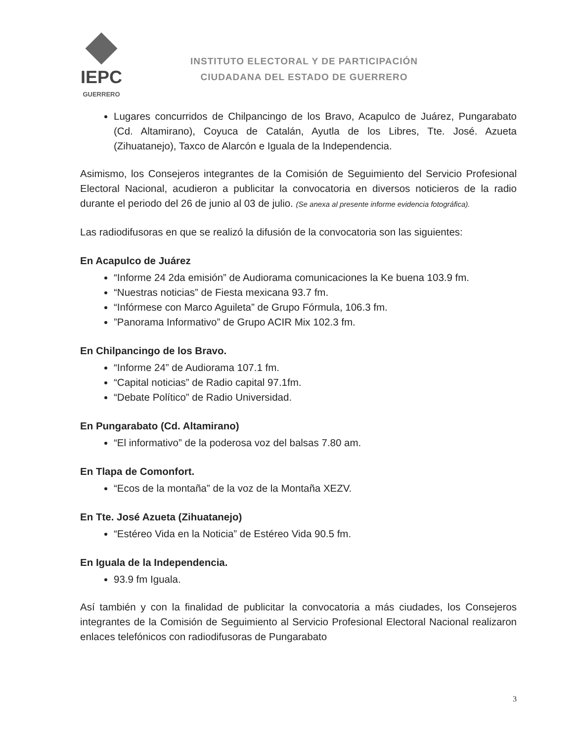IEPC
GUERRERO
INSTITUTO ELECTORAL Y DE PARTICIPACIÓN
CIUDADANA DEL ESTADO DE GUERRERO
Lugares concurridos de Chilpancingo de los Bravo, Acapulco de Juárez, Pungarabato (Cd. Altamirano), Coyuca de Catalán, Ayutla de los Libres, Tte. José. Azueta (Zihuatanejo), Taxco de Alarcón e Iguala de la Independencia.
Asimismo, los Consejeros integrantes de la Comisión de Seguimiento del Servicio Profesional Electoral Nacional, acudieron a publicitar la convocatoria en diversos noticieros de la radio durante el periodo del 26 de junio al 03 de julio. (Se anexa al presente informe evidencia fotográfica).
Las radiodifusoras en que se realizó la difusión de la convocatoria son las siguientes:
En Acapulco de Juárez
“Informe 24 2da emisión” de Audiorama comunicaciones la Ke buena 103.9 fm.
“Nuestras noticias” de Fiesta mexicana 93.7 fm.
“Infórmese con Marco Aguileta” de Grupo Fórmula, 106.3 fm.
”Panorama Informativo” de Grupo ACIR Mix 102.3 fm.
En Chilpancingo de los Bravo.
“Informe 24” de Audiorama 107.1 fm.
“Capital noticias” de Radio capital 97.1fm.
“Debate Político” de Radio Universidad.
En Pungarabato (Cd. Altamirano)
“El informativo” de la poderosa voz del balsas 7.80 am.
En Tlapa de Comonfort.
“Ecos de la montaña” de la voz de la Montaña XEZV.
En Tte. José Azueta (Zihuatanejo)
“Estéreo Vida en la Noticia” de Estéreo Vida 90.5 fm.
En Iguala de la Independencia.
93.9 fm Iguala.
Así también y con la finalidad de publicitar la convocatoria a más ciudades, los Consejeros integrantes de la Comisión de Seguimiento al Servicio Profesional Electoral Nacional realizaron enlaces telefónicos con radiodifusoras de Pungarabato
3